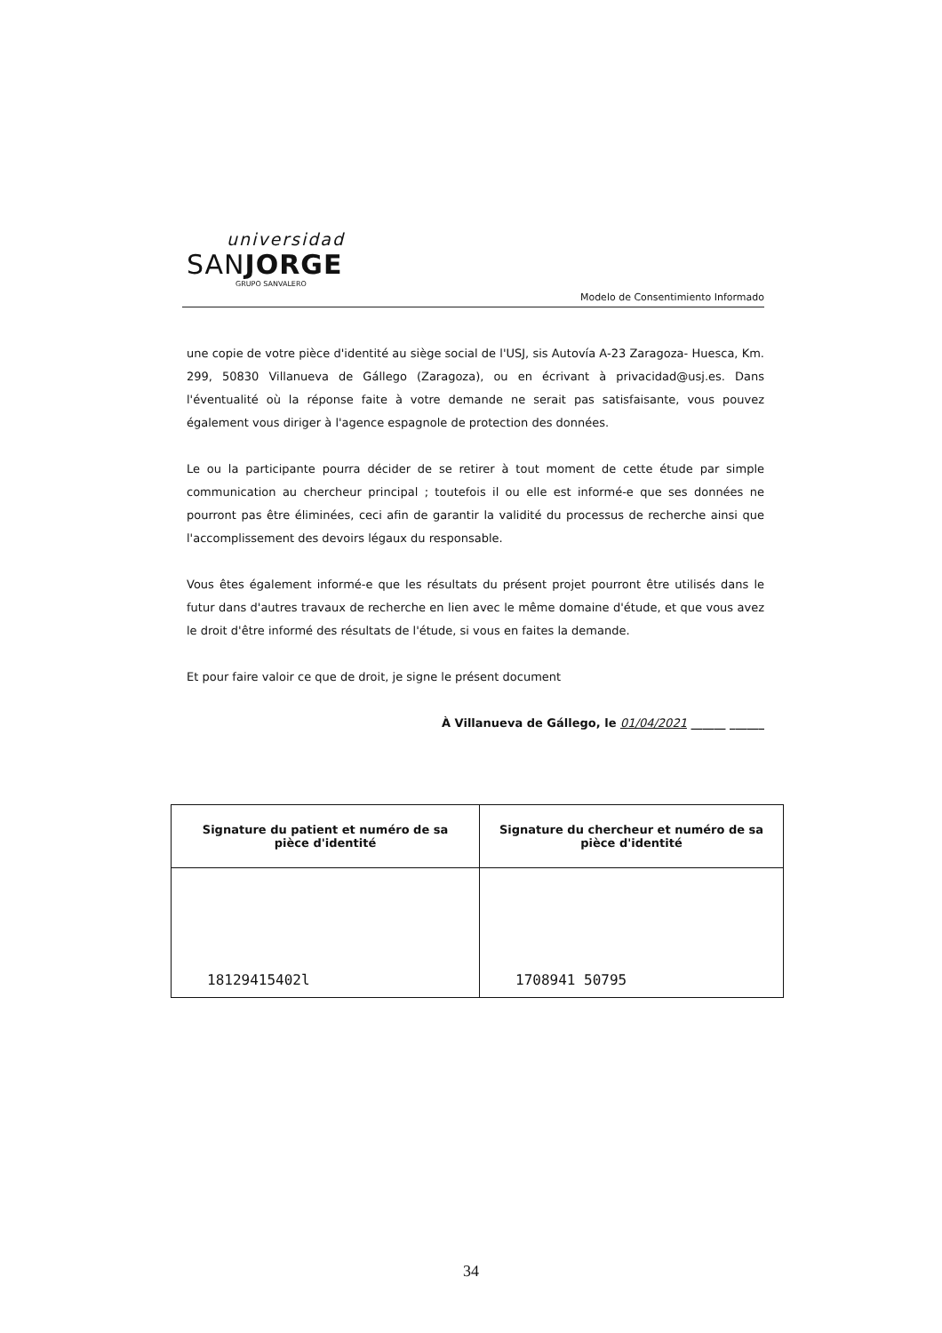universidad
SANJORGE
GRUPO SANVALERO
Modelo de Consentimiento Informado
une copie de votre pièce d'identité au siège social de l'USJ, sis Autovía A-23 Zaragoza- Huesca, Km. 299, 50830 Villanueva de Gállego (Zaragoza), ou en écrivant à privacidad@usj.es. Dans l'éventualité où la réponse faite à votre demande ne serait pas satisfaisante, vous pouvez également vous diriger à l'agence espagnole de protection des données.
Le ou la participante pourra décider de se retirer à tout moment de cette étude par simple communication au chercheur principal ; toutefois il ou elle est informé-e que ses données ne pourront pas être éliminées, ceci afin de garantir la validité du processus de recherche ainsi que l'accomplissement des devoirs légaux du responsable.
Vous êtes également informé-e que les résultats du présent projet pourront être utilisés dans le futur dans d'autres travaux de recherche en lien avec le même domaine d'étude, et que vous avez le droit d'être informé des résultats de l'étude, si vous en faites la demande.
Et pour faire valoir ce que de droit, je signe le présent document
À Villanueva de Gállego, le 01/04/2021 ______ ______
| Signature du patient et numéro de sa pièce d'identité | Signature du chercheur et numéro de sa pièce d'identité |
| --- | --- |
| 18129415402l | 1708941 50795 |
34